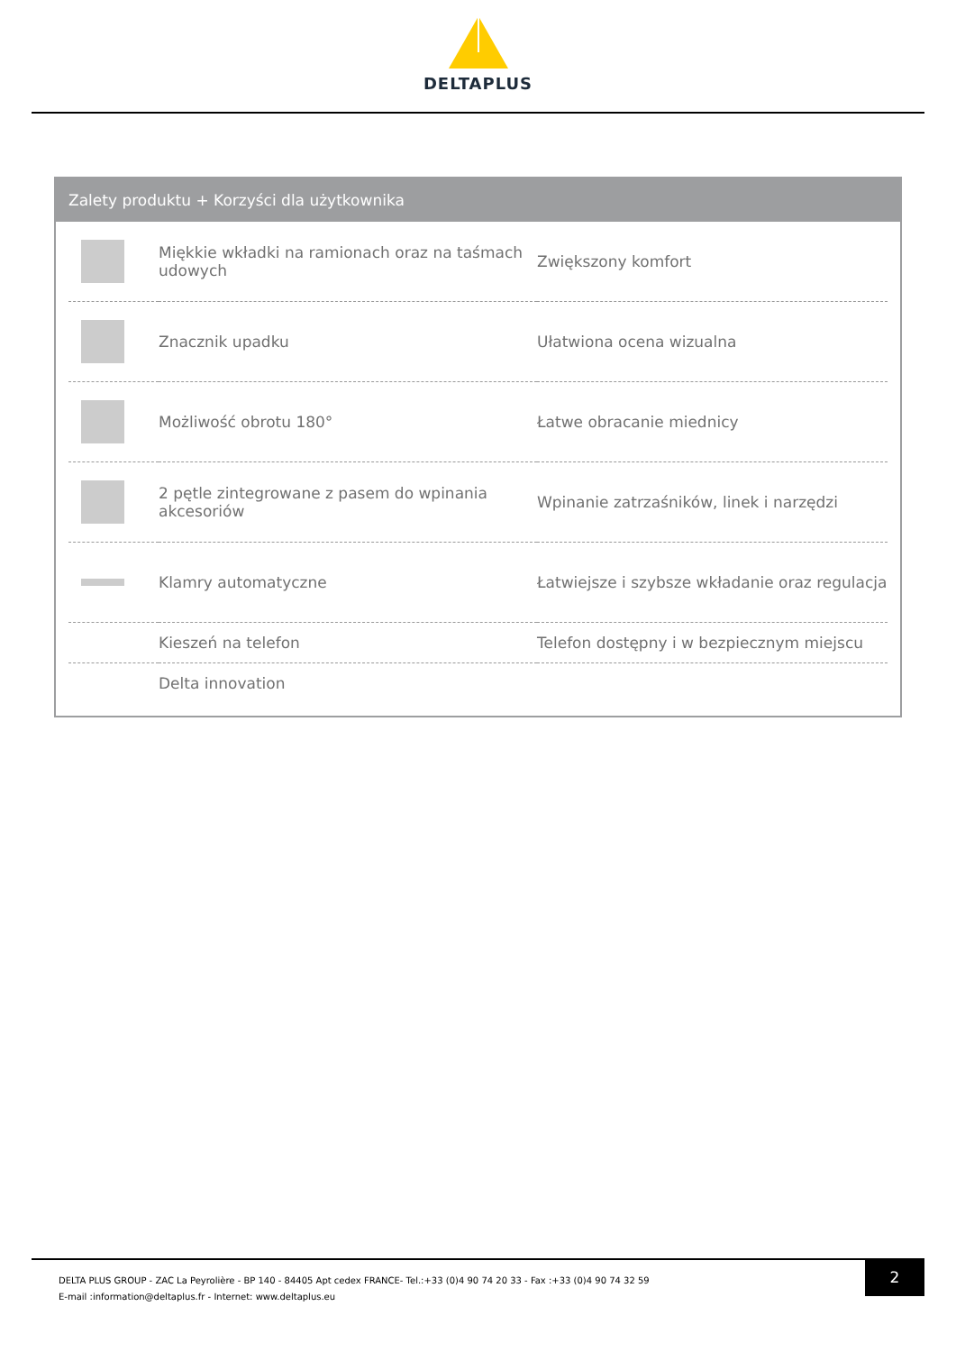DELTAPLUS
Zalety produktu + Korzyści dla użytkownika
| | Miękkie wkładki na ramionach oraz na taśmach udowych | Zwiększony komfort |
| | Znacznik upadku | Ułatwiona ocena wizualna |
| | Możliwość obrotu 180° | Łatwe obracanie miednicy |
| | 2 pętle zintegrowane z pasem do wpinania akcesoriów | Wpinanie zatrzaśników, linek i narzędzi |
| | Klamry automatyczne | Łatwiejsze i szybsze wkładanie oraz regulacja |
| | Kieszeń na telefon | Telefon dostępny i w bezpiecznym miejscu |
| | Delta innovation | |
DELTA PLUS GROUP - ZAC La Peyrolière - BP 140 - 84405 Apt cedex FRANCE- Tel.:+33 (0)4 90 74 20 33 - Fax :+33 (0)4 90 74 32 59
E-mail :information@deltaplus.fr - Internet: www.deltaplus.eu
2